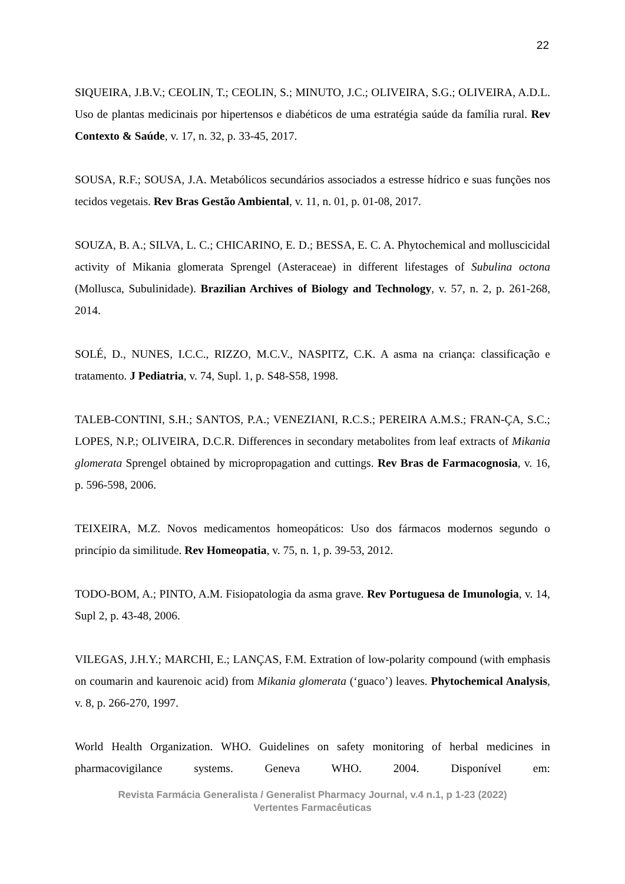22
SIQUEIRA, J.B.V.; CEOLIN, T.; CEOLIN, S.; MINUTO, J.C.; OLIVEIRA, S.G.; OLIVEIRA, A.D.L. Uso de plantas medicinais por hipertensos e diabéticos de uma estratégia saúde da família rural. Rev Contexto & Saúde, v. 17, n. 32, p. 33-45, 2017.
SOUSA, R.F.; SOUSA, J.A. Metabólicos secundários associados a estresse hídrico e suas funções nos tecidos vegetais. Rev Bras Gestão Ambiental, v. 11, n. 01, p. 01-08, 2017.
SOUZA, B. A.; SILVA, L. C.; CHICARINO, E. D.; BESSA, E. C. A. Phytochemical and molluscicidal activity of Mikania glomerata Sprengel (Asteraceae) in different lifestages of Subulina octona (Mollusca, Subulinidade). Brazilian Archives of Biology and Technology, v. 57, n. 2, p. 261-268, 2014.
SOLÉ, D., NUNES, I.C.C., RIZZO, M.C.V., NASPITZ, C.K. A asma na criança: classificação e tratamento. J Pediatria, v. 74, Supl. 1, p. S48-S58, 1998.
TALEB-CONTINI, S.H.; SANTOS, P.A.; VENEZIANI, R.C.S.; PEREIRA A.M.S.; FRAN-ÇA, S.C.; LOPES, N.P.; OLIVEIRA, D.C.R. Differences in secondary metabolites from leaf extracts of Mikania glomerata Sprengel obtained by micropropagation and cuttings. Rev Bras de Farmacognosia, v. 16, p. 596-598, 2006.
TEIXEIRA, M.Z. Novos medicamentos homeopáticos: Uso dos fármacos modernos segundo o princípio da similitude. Rev Homeopatia, v. 75, n. 1, p. 39-53, 2012.
TODO-BOM, A.; PINTO, A.M. Fisiopatologia da asma grave. Rev Portuguesa de Imunologia, v. 14, Supl 2, p. 43-48, 2006.
VILEGAS, J.H.Y.; MARCHI, E.; LANÇAS, F.M. Extration of low-polarity compound (with emphasis on coumarin and kaurenoic acid) from Mikania glomerata (‘guaco’) leaves. Phytochemical Analysis, v. 8, p. 266-270, 1997.
World Health Organization. WHO. Guidelines on safety monitoring of herbal medicines in pharmacovigilance systems. Geneva WHO. 2004. Disponível em:
Revista Farmácia Generalista / Generalist Pharmacy Journal, v.4 n.1, p 1-23 (2022)
Vertentes Farmacêuticas